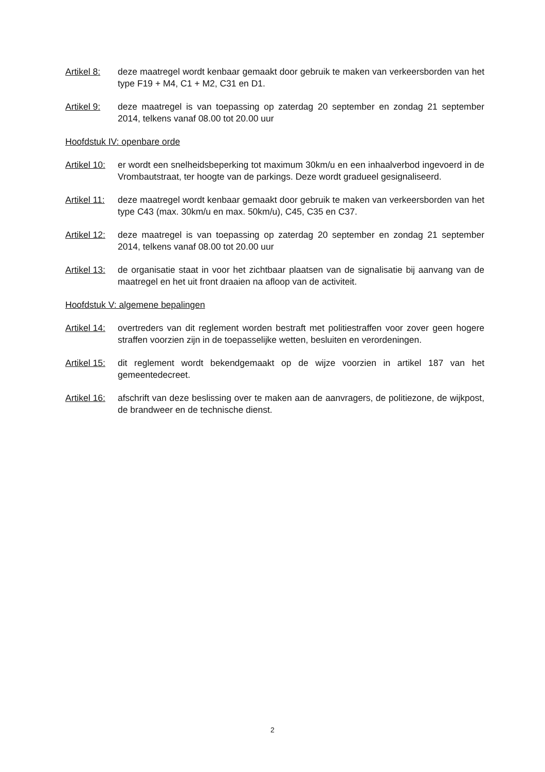Artikel 8:
deze maatregel wordt kenbaar gemaakt door gebruik te maken van verkeersborden van het type F19 + M4, C1 + M2, C31 en D1.
Artikel 9:
deze maatregel is van toepassing op zaterdag 20 september en zondag 21 september 2014, telkens vanaf 08.00 tot 20.00 uur
Hoofdstuk IV: openbare orde
Artikel 10:
er wordt een snelheidsbeperking tot maximum 30km/u en een inhaalverbod ingevoerd in de Vrombautstraat, ter hoogte van de parkings. Deze wordt gradueel gesignaliseerd.
Artikel 11:
deze maatregel wordt kenbaar gemaakt door gebruik te maken van verkeersborden van het type C43 (max. 30km/u en max. 50km/u), C45, C35 en C37.
Artikel 12:
deze maatregel is van toepassing op zaterdag 20 september en zondag 21 september 2014, telkens vanaf 08.00 tot 20.00 uur
Artikel 13:
de organisatie staat in voor het zichtbaar plaatsen van de signalisatie bij aanvang van de maatregel en het uit front draaien na afloop van de activiteit.
Hoofdstuk V: algemene bepalingen
Artikel 14:
overtreders van dit reglement worden bestraft met politiestraffen voor zover geen hogere straffen voorzien zijn in de toepasselijke wetten, besluiten en verordeningen.
Artikel 15:
dit reglement wordt bekendgemaakt op de wijze voorzien in artikel 187 van het gemeentedecreet.
Artikel 16:
afschrift van deze beslissing over te maken aan de aanvragers, de politiezone, de wijkpost, de brandweer en de technische dienst.
2